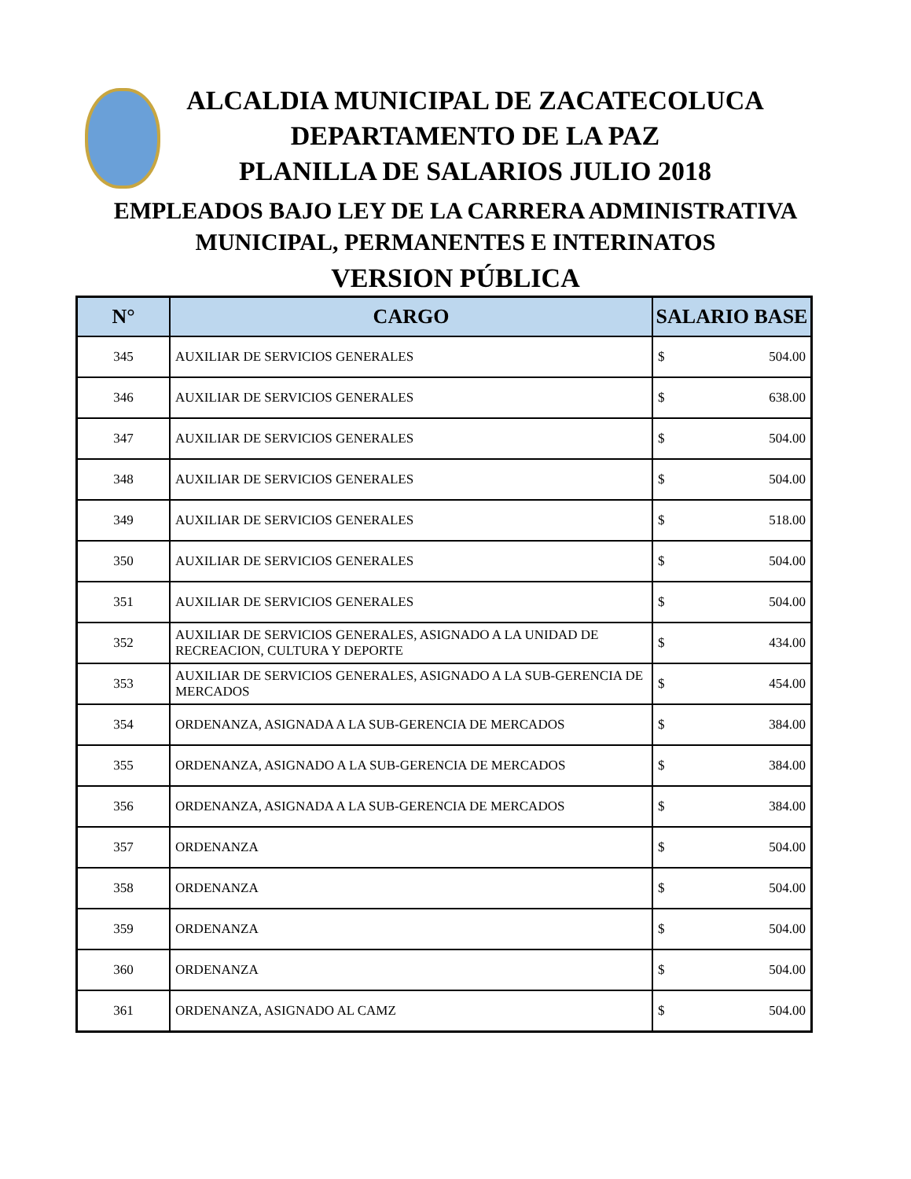ALCALDIA MUNICIPAL DE ZACATECOLUCA
DEPARTAMENTO DE LA PAZ
PLANILLA DE SALARIOS JULIO 2018
EMPLEADOS BAJO LEY DE LA CARRERA ADMINISTRATIVA
MUNICIPAL, PERMANENTES E INTERINATOS
VERSION PÚBLICA
| N° | CARGO | SALARIO BASE |
| --- | --- | --- |
| 345 | AUXILIAR DE SERVICIOS GENERALES | $ 504.00 |
| 346 | AUXILIAR DE SERVICIOS GENERALES | $ 638.00 |
| 347 | AUXILIAR DE SERVICIOS GENERALES | $ 504.00 |
| 348 | AUXILIAR DE SERVICIOS GENERALES | $ 504.00 |
| 349 | AUXILIAR DE SERVICIOS GENERALES | $ 518.00 |
| 350 | AUXILIAR DE SERVICIOS GENERALES | $ 504.00 |
| 351 | AUXILIAR DE SERVICIOS GENERALES | $ 504.00 |
| 352 | AUXILIAR DE SERVICIOS GENERALES, ASIGNADO A LA UNIDAD DE RECREACION, CULTURA Y DEPORTE | $ 434.00 |
| 353 | AUXILIAR DE SERVICIOS GENERALES, ASIGNADO A LA SUB-GERENCIA DE MERCADOS | $ 454.00 |
| 354 | ORDENANZA, ASIGNADA A LA SUB-GERENCIA DE MERCADOS | $ 384.00 |
| 355 | ORDENANZA, ASIGNADO A LA SUB-GERENCIA DE MERCADOS | $ 384.00 |
| 356 | ORDENANZA, ASIGNADA A LA SUB-GERENCIA DE MERCADOS | $ 384.00 |
| 357 | ORDENANZA | $ 504.00 |
| 358 | ORDENANZA | $ 504.00 |
| 359 | ORDENANZA | $ 504.00 |
| 360 | ORDENANZA | $ 504.00 |
| 361 | ORDENANZA, ASIGNADO AL CAMZ | $ 504.00 |